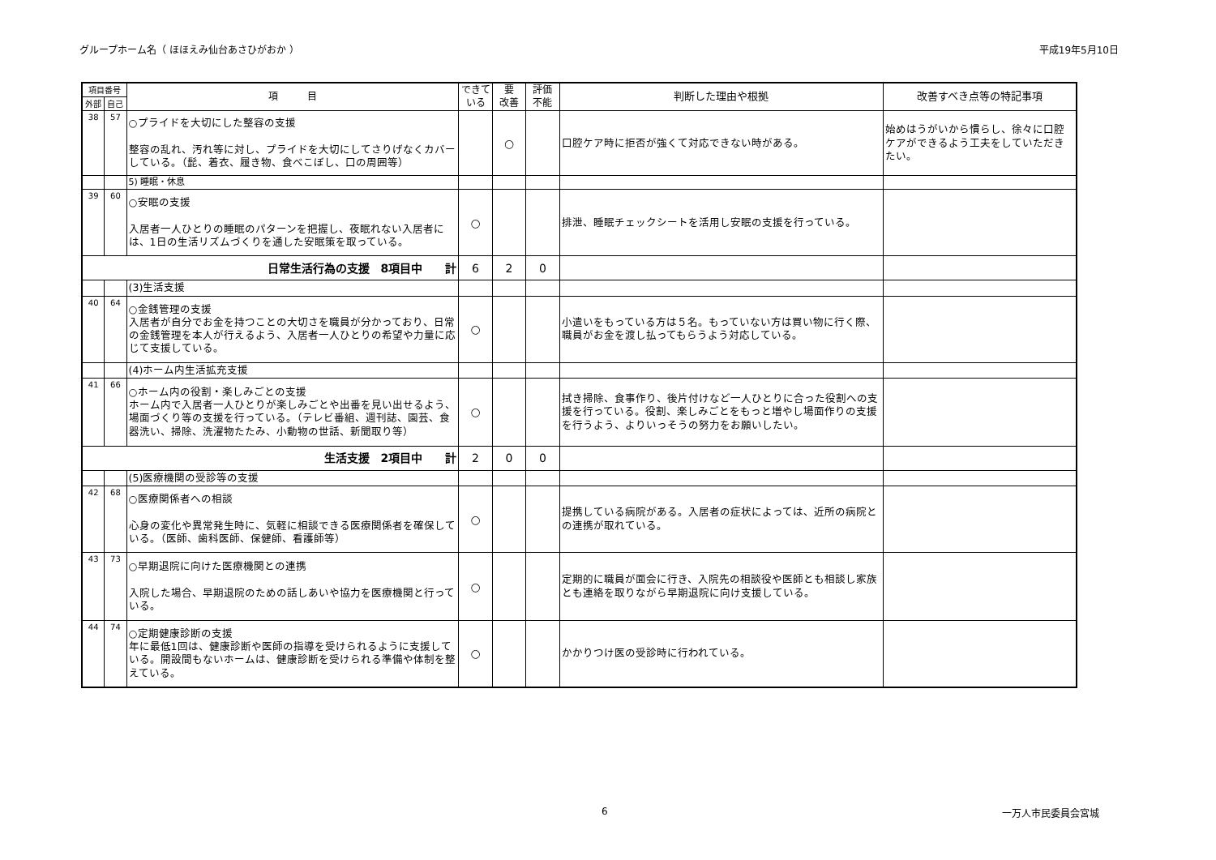グループホーム名（ ほほえみ仙台あさひがおか ） 平成19年5月10日
| 項目番号 | | 項 目 | できている | 要 改善 | 評価 不能 | 判断した理由や根拠 | 改善すべき点等の特記事項 |
| --- | --- | --- | --- | --- | --- | --- | --- |
| 外部 | 自己 | | | | | | |
| 38 | 57 | ○プライドを大切にした整容の支援 整容の乱れ、汚れ等に対し、プライドを大切にしてさりげなくカバーしている。（髭、着衣、履き物、食べこぼし、口の周囲等） | | ○ | | 口腔ケア時に拒否が強くて対応できない時がある。 | 始めはうがいから慣らし、徐々に口腔ケアができるよう工夫をしていただきたい。 |
| | | 5) 睡眠・休息 | | | | | |
| 39 | 60 | ○安眠の支援 入居者一人ひとりの睡眠のパターンを把握し、夜眠れない入居者には、1日の生活リズムづくりを通した安眠策を取っている。 | ○ | | | 排泄、睡眠チェックシートを活用し安眠の支援を行っている。 | |
| 日常生活行為の支援 8項目中 計 | | | 6 | 2 | 0 | | |
| | | (3)生活支援 | | | | | |
| 40 | 64 | ○金銭管理の支援 入居者が自分でお金を持つことの大切さを職員が分かっており、日常の金銭管理を本人が行えるよう、入居者一人ひとりの希望や力量に応じて支援している。 | ○ | | | 小遣いをもっている方は５名。もっていない方は買い物に行く際、職員がお金を渡し払ってもらうよう対応している。 | |
| | | (4)ホーム内生活拡充支援 | | | | | |
| 41 | 66 | ○ホーム内の役割・楽しみごとの支援 ホーム内で入居者一人ひとりが楽しみごとや出番を見い出せるよう、場面づくり等の支援を行っている。（テレビ番組、週刊誌、園芸、食器洗い、掃除、洗濯物たたみ、小動物の世話、新聞取り等） | ○ | | | 拭き掃除、食事作り、後片付けなど一人ひとりに合った役割への支援を行っている。役割、楽しみごとをもっと増やし場面作りの支援を行うよう、よりいっそうの努力をお願いしたい。 | |
| 生活支援 2項目中 計 | | | 2 | 0 | 0 | | |
| | | (5)医療機関の受診等の支援 | | | | | |
| 42 | 68 | ○医療関係者への相談 心身の変化や異常発生時に、気軽に相談できる医療関係者を確保している。（医師、歯科医師、保健師、看護師等） | ○ | | | 提携している病院がある。入居者の症状によっては、近所の病院との連携が取れている。 | |
| 43 | 73 | ○早期退院に向けた医療機関との連携 入院した場合、早期退院のための話しあいや協力を医療機関と行っている。 | ○ | | | 定期的に職員が面会に行き、入院先の相談役や医師とも相談し家族とも連絡を取りながら早期退院に向け支援している。 | |
| 44 | 74 | ○定期健康診断の支援 年に最低1回は、健康診断や医師の指導を受けられるように支援している。開設間もないホームは、健康診断を受けられる準備や体制を整えている。 | ○ | | | かかりつけ医の受診時に行われている。 | |
6 一万人市民委員会宮城